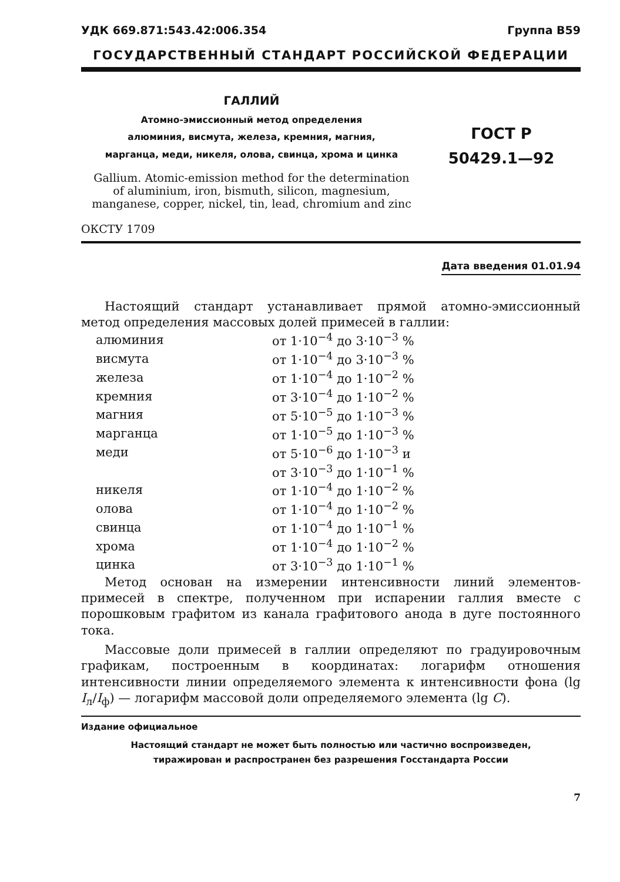УДК 669.871:543.42:006.354 Группа В59
ГОСУДАРСТВЕННЫЙ СТАНДАРТ РОССИЙСКОЙ ФЕДЕРАЦИИ
ГАЛЛИЙ
Атомно-эмиссионный метод определения
алюминия, висмута, железа, кремния, магния,
марганца, меди, никеля, олова, свинца, хрома и цинка
Gallium. Atomic-emission method for the determination
of aluminium, iron, bismuth, silicon, magnesium,
manganese, copper, nickel, tin, lead, chromium and zinc
ГОСТ Р
50429.1—92
ОКСТУ 1709
Дата введения 01.01.94
Настоящий стандарт устанавливает прямой атомно-эмиссионный метод определения массовых долей примесей в галлии:
| алюминия | от 1·10<sup>−4</sup> до 3·10<sup>−3</sup> % |
| висмута | от 1·10<sup>−4</sup> до 3·10<sup>−3</sup> % |
| железа | от 1·10<sup>−4</sup> до 1·10<sup>−2</sup> % |
| кремния | от 3·10<sup>−4</sup> до 1·10<sup>−2</sup> % |
| магния | от 5·10<sup>−5</sup> до 1·10<sup>−3</sup> % |
| марганца | от 1·10<sup>−5</sup> до 1·10<sup>−3</sup> % |
| меди | от 5·10<sup>−6</sup> до 1·10<sup>−3</sup> и |
| | от 3·10<sup>−3</sup> до 1·10<sup>−1</sup> % |
| никеля | от 1·10<sup>−4</sup> до 1·10<sup>−2</sup> % |
| олова | от 1·10<sup>−4</sup> до 1·10<sup>−2</sup> % |
| свинца | от 1·10<sup>−4</sup> до 1·10<sup>−1</sup> % |
| хрома | от 1·10<sup>−4</sup> до 1·10<sup>−2</sup> % |
| цинка | от 3·10<sup>−3</sup> до 1·10<sup>−1</sup> % |
Метод основан на измерении интенсивности линий элементов-примесей в спектре, полученном при испарении галлия вместе с порошковым графитом из канала графитового анода в дуге постоянного тока.
Массовые доли примесей в галлии определяют по градуировочным графикам, построенным в координатах: логарифм отношения интенсивности линии определяемого элемента к интенсивности фона (lg I<sub>л</sub>/I<sub>ф</sub>) — логарифм массовой доли определяемого элемента (lg C).
Издание официальное
Настоящий стандарт не может быть полностью или частично воспроизведен,
тиражирован и распространен без разрешения Госстандарта России
7